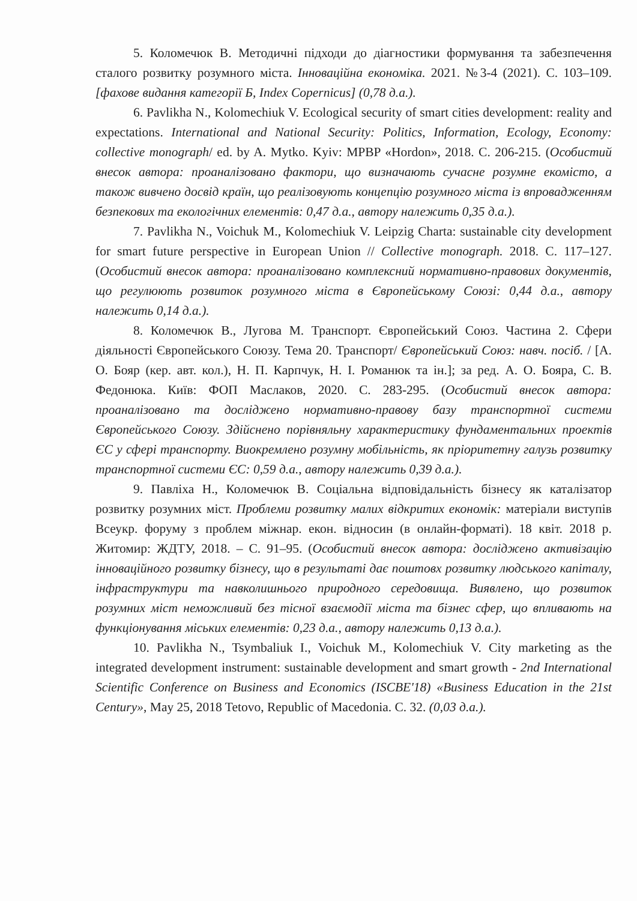5. Коломечюк В. Методичні підходи до діагностики формування та забезпечення сталого розвитку розумного міста. Інноваційна економіка. 2021. №3-4 (2021). С. 103–109. [фахове видання категорії Б, Index Copernicus] (0,78 д.а.).
6. Pavlikha N., Kolomechiuk V. Ecological security of smart cities development: reality and expectations. International and National Security: Politics, Information, Ecology, Economy: collective monograph/ ed. by A. Mytko. Kyiv: MPBP «Hordon», 2018. С. 206-215. (Особистий внесок автора: проаналізовано фактори, що визначають сучасне розумне екомісто, а також вивчено досвід країн, що реалізовують концепцію розумного міста із впровадженням безпекових та екологічних елементів: 0,47 д.а., автору належить 0,35 д.а.).
7. Pavlikha N., Voichuk M., Kolomechiuk V. Leipzig Charta: sustainable city development for smart future perspective in European Union // Collective monograph. 2018. С. 117–127. (Особистий внесок автора: проаналізовано комплексний нормативно-правових документів, що регулюють розвиток розумного міста в Європейському Союзі: 0,44 д.а., автору належить 0,14 д.а.).
8. Коломечюк В., Лугова М. Транспорт. Європейський Союз. Частина 2. Сфери діяльності Європейського Союзу. Тема 20. Транспорт/ Європейський Союз: навч. посіб. / [А. О. Бояр (кер. авт. кол.), Н. П. Карпчук, Н. І. Романюк та ін.]; за ред. А. О. Бояра, С. В. Федонюка. Київ: ФОП Маслаков, 2020. С. 283-295. (Особистий внесок автора: проаналізовано та досліджено нормативно-правову базу транспортної системи Європейського Союзу. Здійснено порівняльну характеристику фундаментальних проектів ЄС у сфері транспорту. Виокремлено розумну мобільність, як пріоритетну галузь розвитку транспортної системи ЄС: 0,59 д.а., автору належить 0,39 д.а.).
9. Павліха Н., Коломечюк В. Соціальна відповідальність бізнесу як каталізатор розвитку розумних міст. Проблеми розвитку малих відкритих економік: матеріали виступів Всеукр. форуму з проблем міжнар. екон. відносин (в онлайн-форматі). 18 квіт. 2018 р. Житомир: ЖДТУ, 2018. – С. 91–95. (Особистий внесок автора: досліджено активізацію інноваційного розвитку бізнесу, що в результаті дає поштовх розвитку людського капіталу, інфраструктури та навколишнього природного середовища. Виявлено, що розвиток розумних міст неможливий без тісної взаємодії міста та бізнес сфер, що впливають на функціонування міських елементів: 0,23 д.а., автору належить 0,13 д.а.).
10. Pavlikha N., Tsymbaliuk I., Voichuk M., Kolomechiuk V. City marketing as the integrated development instrument: sustainable development and smart growth - 2nd International Scientific Conference on Business and Economics (ISCBE'18) «Business Education in the 21st Century», May 25, 2018 Tetovo, Republic of Macedonia. С. 32. (0,03 д.а.).